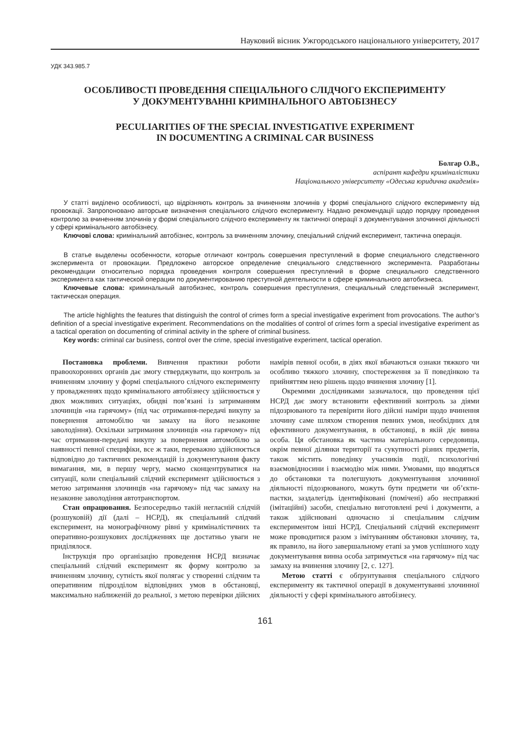Науковий вісник Ужгородського національного університету, 2017
УДК 343.985.7
ОСОБЛИВОСТІ ПРОВЕДЕННЯ СПЕЦІАЛЬНОГО СЛІДЧОГО ЕКСПЕРИМЕНТУ
У ДОКУМЕНТУВАННІ КРИМІНАЛЬНОГО АВТОБІЗНЕСУ
PECULIARITIES OF THE SPECIAL INVESTIGATIVE EXPERIMENT
IN DOCUMENTING A CRIMINAL CAR BUSINESS
Болгар О.В.,
аспірант кафедри криміналістики
Національного університету «Одеська юридична академія»
У статті виділено особливості, що відрізняють контроль за вчиненням злочинів у формі спеціального слідчого експерименту від провокації. Запропоновано авторське визначення спеціального слідчого експерименту. Надано рекомендації щодо порядку проведення контролю за вчиненням злочинів у формі спеціального слідчого експерименту як тактичної операції з документування злочинної діяльності у сфері кримінального автобізнесу.
Ключові слова: кримінальний автобізнес, контроль за вчиненням злочину, спеціальний слідчий експеримент, тактична операція.
В статье выделены особенности, которые отличают контроль совершения преступлений в форме специального следственного эксперимента от провокации. Предложено авторское определение специального следственного эксперимента. Разработаны рекомендации относительно порядка проведения контроля совершения преступлений в форме специального следственного эксперимента как тактической операции по документированию преступной деятельности в сфере криминального автобизнеса.
Ключевые слова: криминальный автобизнес, контроль совершения преступления, специальный следственный эксперимент, тактическая операция.
The article highlights the features that distinguish the control of crimes form a special investigative experiment from provocations. The author’s definition of a special investigative experiment. Recommendations on the modalities of control of crimes form a special investigative experiment as a tactical operation on documenting of criminal activity in the sphere of criminal business.
Key words: criminal car business, control over the crime, special investigative experiment, tactical operation.
Постановка проблеми. Вивчення практики роботи правоохоронних органів дає змогу стверджувати, що контроль за вчиненням злочину у формі спеціального слідчого експерименту у провадженнях щодо кримінального автобізнесу здійснюється у двох можливих ситуаціях, обидві пов’язані із затриманням злочинців «на гарячому» (під час отримання-передачі викупу за повернення автомобілю чи замаху на його незаконне заволодіння). Оскільки затримання злочинців «на гарячому» під час отримання-передачі викупу за повернення автомобілю за наявності певної специфіки, все ж таки, переважно здійснюється відповідно до тактичних рекомендацій із документування факту вимагання, ми, в першу чергу, маємо сконцентруватися на ситуації, коли спеціальний слідчий експеримент здійснюється з метою затримання злочинців «на гарячому» під час замаху на незаконне заволодіння автотранспортом.
Стан опрацювання. Безпосередньо такій негласній слідчій (розшуковій) дії (далі – НСРД), як спеціальний слідчий експеримент, на монографічному рівні у криміналістичних та оперативно-розшукових дослідженнях ще достатньо уваги не приділялося.
Інструкція про організацію проведення НСРД визначає спеціальний слідчий експеримент як форму контролю за вчиненням злочину, сутність якої полягає у створенні слідчим та оперативним підрозділом відповідних умов в обстановці, максимально наближеній до реальної, з метою перевірки дійсних намірів певної особи, в діях якої вбачаються ознаки тяжкого чи особливо тяжкого злочину, спостереження за її поведінкою та прийняттям нею рішень щодо вчинення злочину [1].
Окремими дослідниками зазначалося, що проведення цієї НСРД дає змогу встановити ефективний контроль за діями підозрюваного та перевірити його дійсні наміри щодо вчинення злочину саме шляхом створення певних умов, необхідних для ефективного документування, в обстановці, в якій діє винна особа. Ця обстановка як частина матеріального середовища, окрім певної ділянки території та сукупності різних предметів, також містить поведінку учасників події, психологічні взаємовідносини і взаємодію між ними. Умовами, що вводяться до обстановки та полегшують документування злочинної діяльності підозрюваного, можуть бути предмети чи об’єкти-пастки, заздалегідь ідентифіковані (помічені) або несправжні (імітаційні) засоби, спеціально виготовлені речі і документи, а також здійснювані одночасно зі спеціальним слідчим експериментом інші НСРД. Спеціальний слідчий експеримент може проводитися разом з імітуванням обстановки злочину, та, як правило, на його завершальному етапі за умов успішного ходу документування винна особа затримується «на гарячому» під час замаху на вчинення злочину [2, с. 127].
Метою статті є обґрунтування спеціального слідчого експерименту як тактичної операції в документуванні злочинної діяльності у сфері кримінального автобізнесу.
161